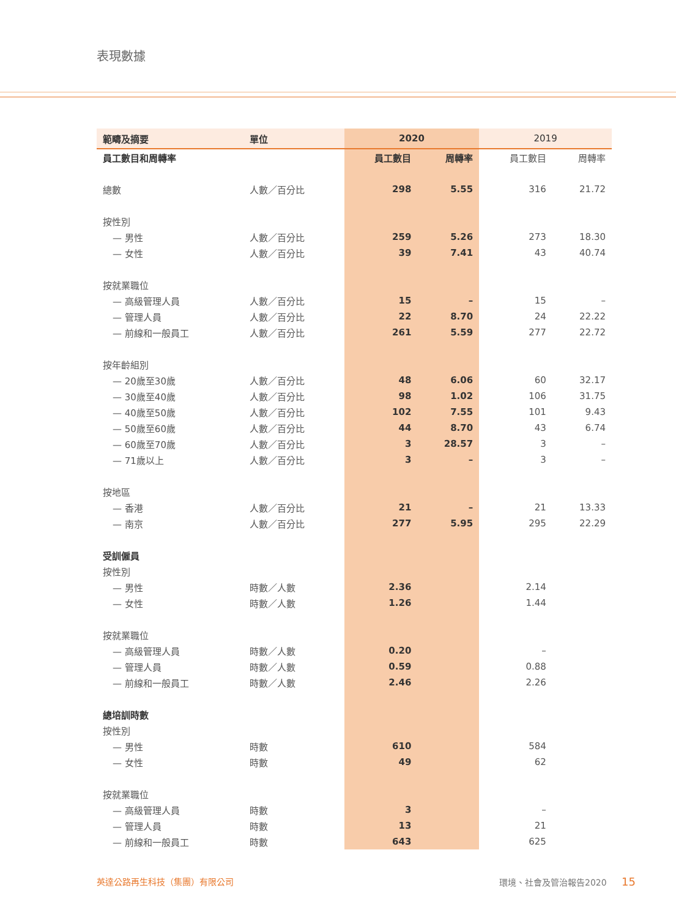表現數據
| 範疇及摘要 | 單位 | 2020 | | 2019 | |
| --- | --- | --- | --- | --- | --- |
| 員工數目和周轉率 | | 員工數目 | 周轉率 | 員工數目 | 周轉率 |
| 總數 | 人數／百分比 | 298 | 5.55 | 316 | 21.72 |
| 按性別 | | | | | |
| — 男性 | 人數／百分比 | 259 | 5.26 | 273 | 18.30 |
| — 女性 | 人數／百分比 | 39 | 7.41 | 43 | 40.74 |
| 按就業職位 | | | | | |
| — 高級管理人員 | 人數／百分比 | 15 | – | 15 | – |
| — 管理人員 | 人數／百分比 | 22 | 8.70 | 24 | 22.22 |
| — 前線和一般員工 | 人數／百分比 | 261 | 5.59 | 277 | 22.72 |
| 按年齡組別 | | | | | |
| — 20歲至30歲 | 人數／百分比 | 48 | 6.06 | 60 | 32.17 |
| — 30歲至40歲 | 人數／百分比 | 98 | 1.02 | 106 | 31.75 |
| — 40歲至50歲 | 人數／百分比 | 102 | 7.55 | 101 | 9.43 |
| — 50歲至60歲 | 人數／百分比 | 44 | 8.70 | 43 | 6.74 |
| — 60歲至70歲 | 人數／百分比 | 3 | 28.57 | 3 | – |
| — 71歲以上 | 人數／百分比 | 3 | – | 3 | – |
| 按地區 | | | | | |
| — 香港 | 人數／百分比 | 21 | – | 21 | 13.33 |
| — 南京 | 人數／百分比 | 277 | 5.95 | 295 | 22.29 |
| 受訓僱員 | | | | | |
| 按性別 | | | | | |
| — 男性 | 時數／人數 | 2.36 | | 2.14 | |
| — 女性 | 時數／人數 | 1.26 | | 1.44 | |
| 按就業職位 | | | | | |
| — 高級管理人員 | 時數／人數 | 0.20 | | – | |
| — 管理人員 | 時數／人數 | 0.59 | | 0.88 | |
| — 前線和一般員工 | 時數／人數 | 2.46 | | 2.26 | |
| 總培訓時數 | | | | | |
| 按性別 | | | | | |
| — 男性 | 時數 | 610 | | 584 | |
| — 女性 | 時數 | 49 | | 62 | |
| 按就業職位 | | | | | |
| — 高級管理人員 | 時數 | 3 | | – | |
| — 管理人員 | 時數 | 13 | | 21 | |
| — 前線和一般員工 | 時數 | 643 | | 625 | |
英達公路再生科技（集團）有限公司 環境、社會及管治報告2020 15